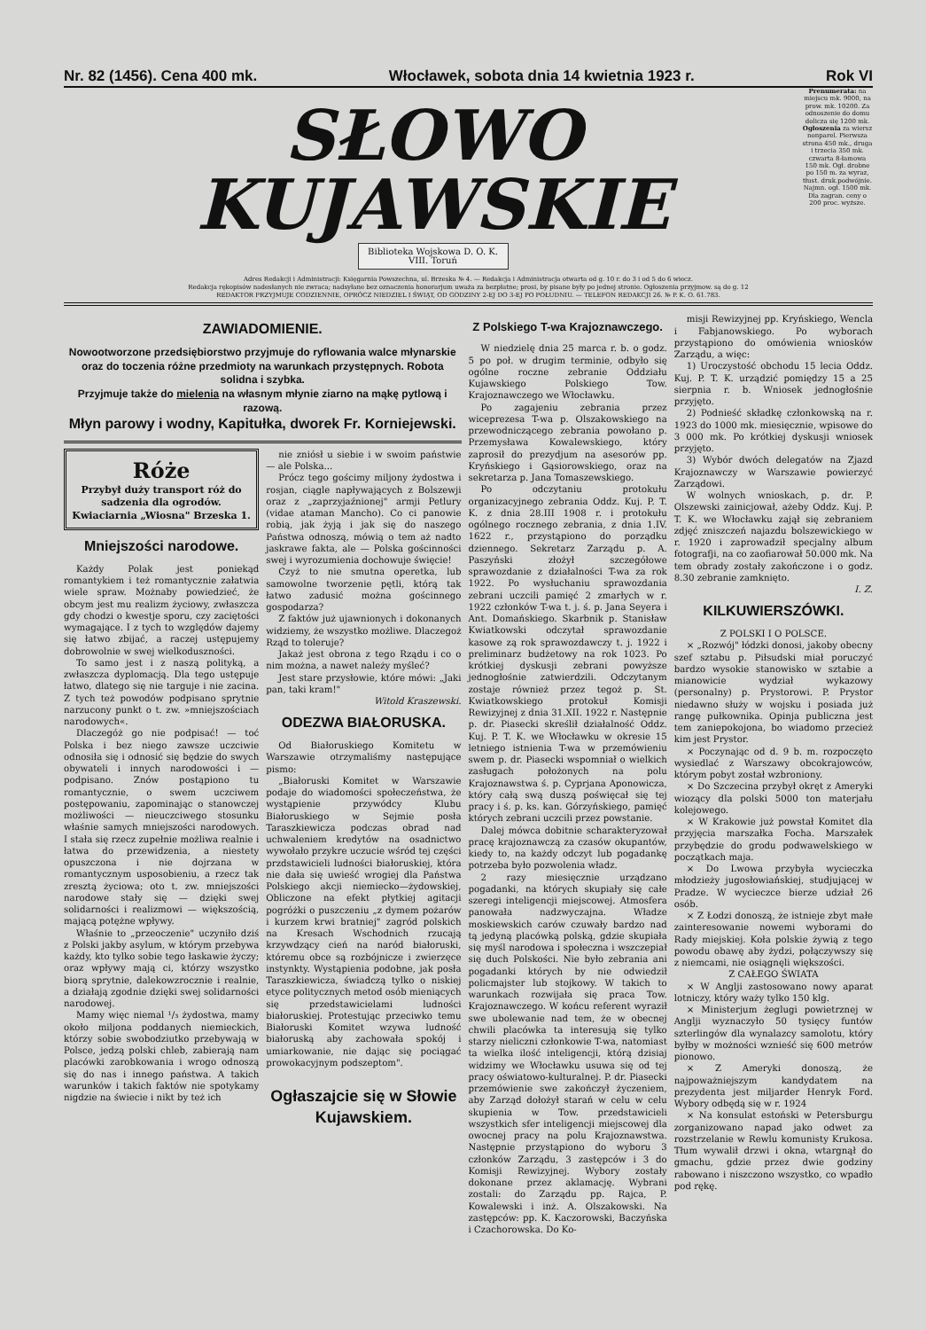Nr. 82 (1456). Cena 400 mk. Włocławek, sobota dnia 14 kwietnia 1923 r. Rok VI
SŁOWO
KUJAWSKIE
Biblioteka Wojskowa D. O. K. VIII. Toruń
Prenumerata: na miejscu mk. 9000, na prow. mk. 10200. Za odnoszenie do domu dolicza się 1200 mk. Ogłoszenia za wiersz nonparel. Pierwsza strona 450 mk., druga i trzecia 350 mk. czwarta 8-łamowa 150 mk. Ogł. drobne po 150 m. za wyraz, tłust. druk.podwójnie. Najmn. ogł. 1500 mk. Dla zagran. ceny o 200 proc. wyższe.
Adres Redakcji i Administracji: Księgarnia Powszechna, ul. Brzeska № 4. — Redakcja i Administracja otwarta od g. 10 r. do 3 i od 5 do 6 wiecz.
Redakcja rękopisów nadesłanych nie zwraca; nadsyłane bez oznaczenia honorarjum uważa za bezpłatne; prosi, by pisane były po jednej stronie. Ogłoszenia przyjmow. są do g. 12
REDAKTOR PRZYJMUJE CODZIENNIE, OPRÓCZ NIEDZIEL I ŚWIĄT, OD GODZINY 2-EJ DO 3-EJ PO POŁUDNIU. — TELEFON REDAKCJI 26. № P. K. O. 61.783.
ZAWIADOMIENIE.
Nowootworzone przedsiębiorstwo przyjmuje do ryflowania walce młynarskie oraz do toczenia różne przedmioty na warunkach przystępnych. Robota solidna i szybka.
Przyjmuje także do mielenia na własnym młynie ziarno na mąkę pytlową i razową.
Młyn parowy i wodny, Kapitułka, dworek Fr. Korniejewski.
Róże
Przybył duży transport róż do sadzenia dla ogrodów.
Kwiaciarnia „Wiosna" Brzeska 1.
Mniejszości narodowe.
Każdy Polak jest poniekąd romantykiem i też romantycznie załatwia wiele spraw. Możnaby powiedzieć, że obcym jest mu realizm życiowy, zwłaszcza gdy chodzi o kwestje sporu, czy zaciętości wymagające. I z tych to względów dajemy się łatwo zbijać, a raczej ustępujemy dobrowolnie w swej wielkoduszności.
To samo jest i z naszą polityką, a zwłaszcza dyplomacją. Dla tego ustępuje łatwo, dlatego się nie targuje i nie zacina. Z tych też powodów podpisano sprytnie narzucony punkt o t. zw. »mniejszościach narodowych«.
Dlaczegóż go nie podpisać! — toć Polska i bez niego zawsze uczciwie odnosiła się i odnosić się będzie do swych obywateli i innych narodowości i — podpisano. Znów postąpiono tu romantycznie, o swem uczciwem postępowaniu, zapominając o stanowczej możliwości — nieuczciwego stosunku właśnie samych mniejszości narodowych. I stała się rzecz zupełnie możliwa realnie i łatwa do przewidzenia, a niestety opuszczona i nie dojrzana w romantycznym usposobieniu, a rzecz tak zresztą życiowa; oto t. zw. mniejszości narodowe stały się — dzięki swej solidarności i realizmowi — większością, mającą potężne wpływy.
Właśnie to „przeoczenie" uczyniło dziś z Polski jakby asylum, w którym przebywa każdy, kto tylko sobie tego łaskawie życzy; oraz wpływy mają ci, którzy wszystko biorą sprytnie, dalekowzrocznie i realnie, a działają zgodnie dzięki swej solidarności narodowej.
Mamy więc niemal ¹/₃ żydostwa, mamy około miljona poddanych niemieckich, którzy sobie swobodziutko przebywają w Polsce, jedzą polski chleb, zabierają nam placówki zarobkowania i wrogo odnoszą się do nas i innego państwa. A takich warunków i takich faktów nie spotykamy nigdzie na świecie i nikt by też ich
nie zniósł u siebie i w swoim państwie — ale Polska...
Prócz tego gościmy miljony żydostwa i rosjan, ciągle napływających z Bolszewji oraz z „zaprzyjaźnionej" armji Petlury (vidae ataman Mancho). Co ci panowie robią, jak żyją i jak się do naszego Państwa odnoszą, mówią o tem aż nadto jaskrawe fakta, ale — Polska gościnności swej i wyrozumienia dochowuje święcie!
Czyż to nie smutna operetka, lub samowolne tworzenie pętli, którą tak łatwo zadusić można gościnnego gospodarza?
Z faktów już ujawnionych i dokonanych widziemy, że wszystko możliwe. Dlaczegoż Rząd to toleruje?
Jakaż jest obrona z tego Rządu i co o nim można, a nawet należy myśleć?
Jest stare przysłowie, które mówi: „Jaki pan, taki kram!"
Witold Kraszewski.
ODEZWA BIAŁORUSKA.
Od Białoruskiego Komitetu w Warszawie otrzymaliśmy następujące pismo:
„Białoruski Komitet w Warszawie podaje do wiadomości społeczeństwa, że wystąpienie przywódcy Klubu Białoruskiego w Sejmie posła Taraszkiewicza podczas obrad nad uchwaleniem kredytów na osadnictwo wywołało przykre uczucie wśród tej części przdstawicieli ludności białoruskiej, która nie dała się uwieść wrogiej dla Państwa Polskiego akcji niemiecko—żydowskiej, Obliczone na efekt płytkiej agitacji pogróżki o puszczeniu „z dymem pożarów i kurzem krwi bratniej" zagród polskich na Kresach Wschodnich rzucają krzywdzący cień na naród białoruski, któremu obce są rozbójnicze i zwierzęce instynkty. Wystąpienia podobne, jak posła Taraszkiewicza, świadczą tylko o niskiej etyce politycznych metod osób mieniących się przedstawicielami ludności białoruskiej. Protestując przeciwko temu Białoruski Komitet wzywa ludność białoruską aby zachowała spokój i umiarkowanie, nie dając się pociągać prowokacyjnym podszeptom".
Ogłaszajcie się w Słowie Kujawskiem.
Z Polskiego T-wa Krajoznawczego.
W niedzielę dnia 25 marca r. b. o godz. 5 po poł. w drugim terminie, odbyło się ogólne roczne zebranie Oddziału Kujawskiego Polskiego Tow. Krajoznawczego we Włocławku.
Po zagajeniu zebrania przez wiceprezesa T-wa p. Olszakowskiego na przewodniczącego zebrania powołano p. Przemysława Kowalewskiego, który zaprosił do prezydjum na asesorów pp. Kryńskiego i Gąsiorowskiego, oraz na sekretarza p. Jana Tomaszewskiego.
Po odczytaniu protokułu organizacyjnego zebrania Oddz. Kuj. P. T. K. z dnia 28.III 1908 r. i protokułu ogólnego rocznego zebrania, z dnia 1.IV. 1622 r., przystąpiono do porządku dziennego. Sekretarz Zarządu p. A. Paszyński złożył szczegółowe sprawozdanie z działalności T-wa za rok 1922. Po wysłuchaniu sprawozdania zebrani uczcili pamięć 2 zmarłych w r. 1922 członków T-wa t. j. ś. p. Jana Seyera i Ant. Domańskiego. Skarbnik p. Stanisław Kwiatkowski odczytał sprawozdanie kasowe zą rok sprawozdawczy t. j. 1922 i preliminarz budżetowy na rok 1023. Po krótkiej dyskusji zebrani powyższe jednogłośnie zatwierdzili. Odczytanym zostaje również przez tegoż p. St. Kwiatkowskiego protokuł Komisji Rewizyjnej z dnia 31.XII. 1922 r. Następnie p. dr. Piasecki skreślił działalność Oddz. Kuj. P. T. K. we Włocławku w okresie 15 letniego istnienia T-wa w przemówieniu swem p. dr. Piasecki wspomniał o wielkich zasługach położonych na polu Krajoznawstwa ś. p. Cyprjana Aponowicza, który całą swą duszą poświęcał się tej pracy i ś. p. ks. kan. Górzyńskiego, pamięć których zebrani uczcili przez powstanie.
Dalej mówca dobitnie scharakteryzował pracę krajoznawczą za czasów okupantów, kiedy to, na każdy odczyt lub pogadankę potrzeba było pozwolenia władz.
2 razy miesięcznie urządzano pogadanki, na których skupiały się całe szeregi inteligencji miejscowej. Atmosfera panowała nadzwyczajna. Władze moskiewskich carów czuwały bardzo nad tą jedyną placówką polską, gdzie skupiała się myśl narodowa i społeczna i wszczepiał się duch Polskości. Nie było zebrania ani pogadanki których by nie odwiedził policmajster lub stojkowy. W takich to warunkach rozwijała się praca Tow. Krajoznawczego. W końcu referent wyraził swe ubolewanie nad tem, że w obecnej chwili placówka ta interesują się tylko starzy nieliczni członkowie T-wa, natomiast ta wielka ilość inteligencji, którą dzisiaj widzimy we Włocławku usuwa się od tej pracy oświatowo-kulturalnej. P. dr. Piasecki przemówienie swe zakończył życzeniem, aby Zarząd dołożył starań w celu w celu skupienia w Tow. przedstawicieli wszystkich sfer inteligencji miejscowej dla owocnej pracy na polu Krajoznawstwa. Następnie przystąpiono do wyboru 3 członków Zarządu, 3 zastępców i 3 do Komisji Rewizyjnej. Wybory zostały dokonane przez aklamację. Wybrani zostali: do Zarządu pp. Rajca, P. Kowalewski i inż. A. Olszakowski. Na zastępców: pp. K. Kaczorowski, Baczyńska i Czachorowska. Do Ko-
misji Rewizyjnej pp. Kryńskiego, Wencla i Fabjanowskiego. Po wyborach przystąpiono do omówienia wniosków Zarządu, a więc:
1) Uroczystość obchodu 15 lecia Oddz. Kuj. P. T. K. urządzić pomiędzy 15 a 25 sierpnia r. b. Wniosek jednogłośnie przyjęto.
2) Podnieść składkę członkowską na r. 1923 do 1000 mk. miesięcznie, wpisowe do 3 000 mk. Po krótkiej dyskusji wniosek przyjęto.
3) Wybór dwóch delegatów na Zjazd Krajoznawczy w Warszawie powierzyć Zarządowi.
W wolnych wnioskach, p. dr. P. Olszewski zainicjował, ażeby Oddz. Kuj. P. T. K. we Włocławku zajął się zebraniem zdjęć zniszczeń najazdu bolszewickiego w r. 1920 i zaprowadził specjalny album fotografji, na co zaofiarował 50.000 mk. Na tem obrady zostały zakończone i o godz. 8.30 zebranie zamknięto.
I. Z.
KILKUWIERSZÓWKI.
Z POLSKI I O POLSCE.
× „Rozwój" łódzki donosi, jakoby obecny szef sztabu p. Piłsudski miał poruczyć bardzo wysokie stanowisko w sztabie a mianowicie wydział wykazowy (personalny) p. Prystorowi. P. Prystor niedawno służy w wojsku i posiada już rangę pułkownika. Opinja publiczna jest tem zaniepokojona, bo wiadomo przecież kim jest Prystor.
× Poczynając od d. 9 b. m. rozpoczęto wysiedlać z Warszawy obcokrajowców, którym pobyt został wzbroniony.
× Do Szczecina przybył okręt z Ameryki wiozący dla polski 5000 ton materjału kolejowego.
× W Krakowie już powstał Komitet dla przyjęcia marszałka Focha. Marszałek przybędzie do grodu podwawelskiego w początkach maja.
× Do Lwowa przybyła wycieczka młodzieży jugosłowiańskiej, studjującej w Pradze. W wycieczce bierze udział 26 osób.
× Z Łodzi donoszą, że istnieje zbyt małe zainteresowanie nowemi wyborami do Rady miejskiej. Koła polskie żywią z tego powodu obawę aby żydzi, połączywszy się z niemcami, nie osiągnęli większości.
Z CAŁEGO ŚWIATA
× W Anglji zastosowano nowy aparat lotniczy, który waży tylko 150 klg.
× Ministerjum żeglugi powietrznej w Anglji wyznaczyło 50 tysięcy funtów szterlingów dla wynalazcy samolotu, który byłby w możności wznieść się 600 metrów pionowo.
× Z Ameryki donoszą, że najpoważniejszym kandydatem na prezydenta jest miljarder Henryk Ford. Wybory odbędą się w r. 1924
× Na konsulat estoński w Petersburgu zorganizowano napad jako odwet za rozstrzelanie w Rewlu komunisty Krukosa. Tłum wywalił drzwi i okna, wtargnął do gmachu, gdzie przez dwie godziny rabowano i niszczono wszystko, co wpadło pod rękę.